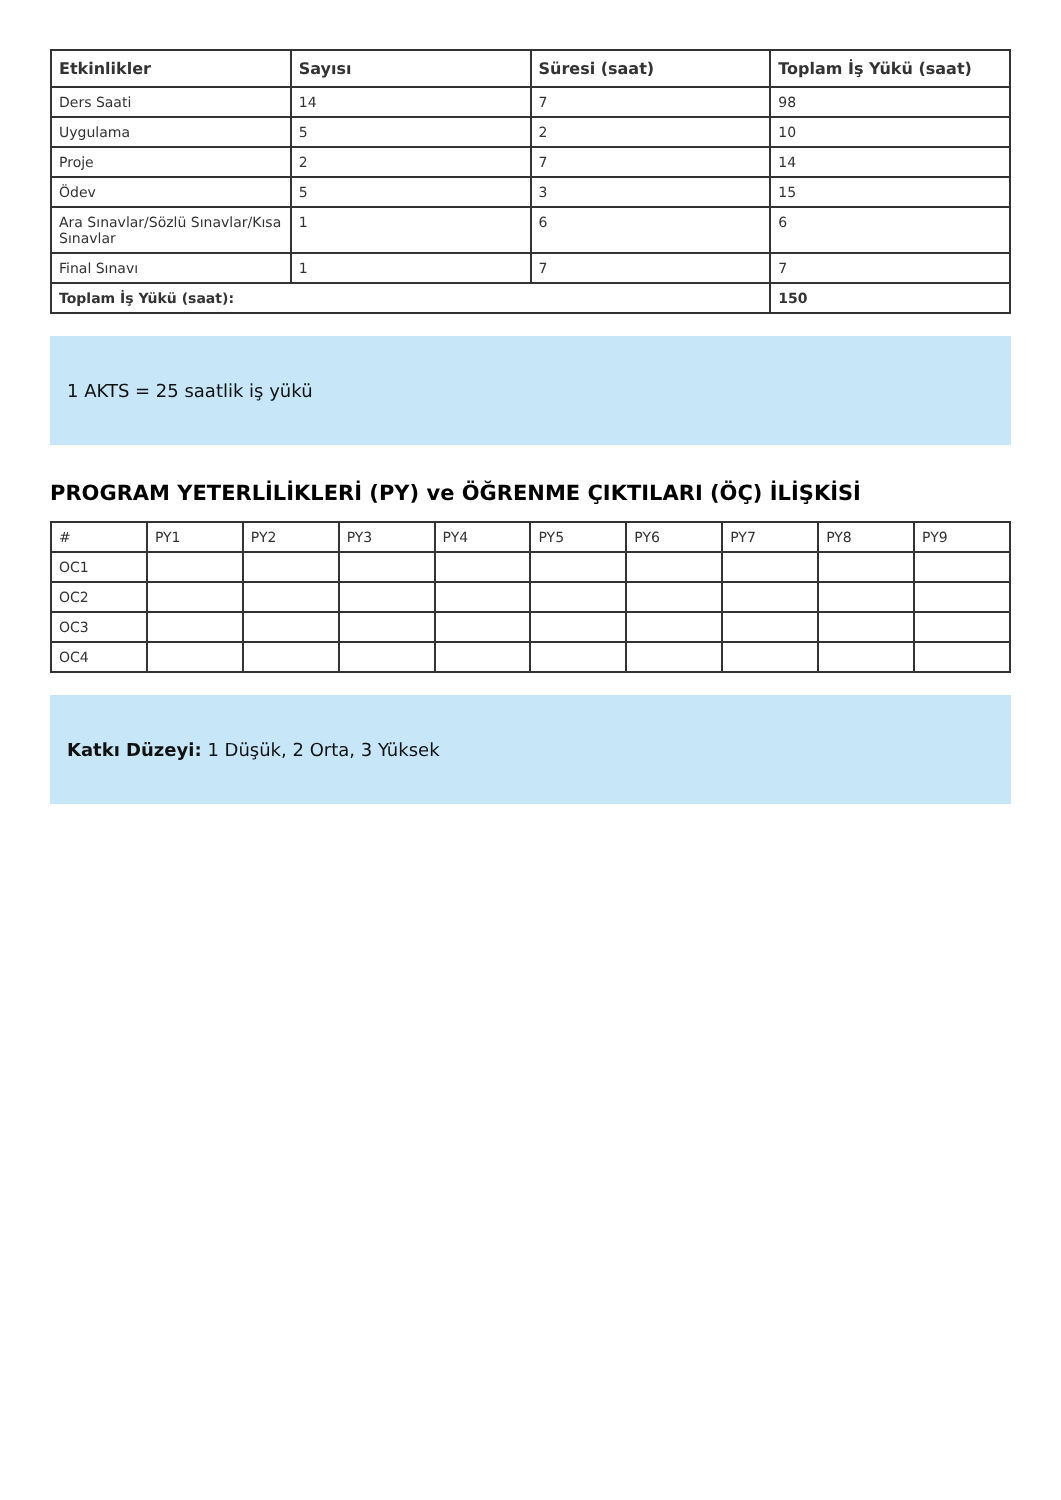| Etkinlikler | Sayısı | Süresi (saat) | Toplam İş Yükü (saat) |
| --- | --- | --- | --- |
| Ders Saati | 14 | 7 | 98 |
| Uygulama | 5 | 2 | 10 |
| Proje | 2 | 7 | 14 |
| Ödev | 5 | 3 | 15 |
| Ara Sınavlar/Sözlü Sınavlar/Kısa Sınavlar | 1 | 6 | 6 |
| Final Sınavı | 1 | 7 | 7 |
| Toplam İş Yükü (saat): | | | 150 |
1 AKTS = 25 saatlik iş yükü
PROGRAM YETERLİLİKLERİ (PY) ve ÖĞRENME ÇIKTILARI (ÖÇ) İLİŞKİSİ
| # | PY1 | PY2 | PY3 | PY4 | PY5 | PY6 | PY7 | PY8 | PY9 |
| OC1 | | | | | | | | | |
| OC2 | | | | | | | | | |
| OC3 | | | | | | | | | |
| OC4 | | | | | | | | | |
Katkı Düzeyi: 1 Düşük, 2 Orta, 3 Yüksek